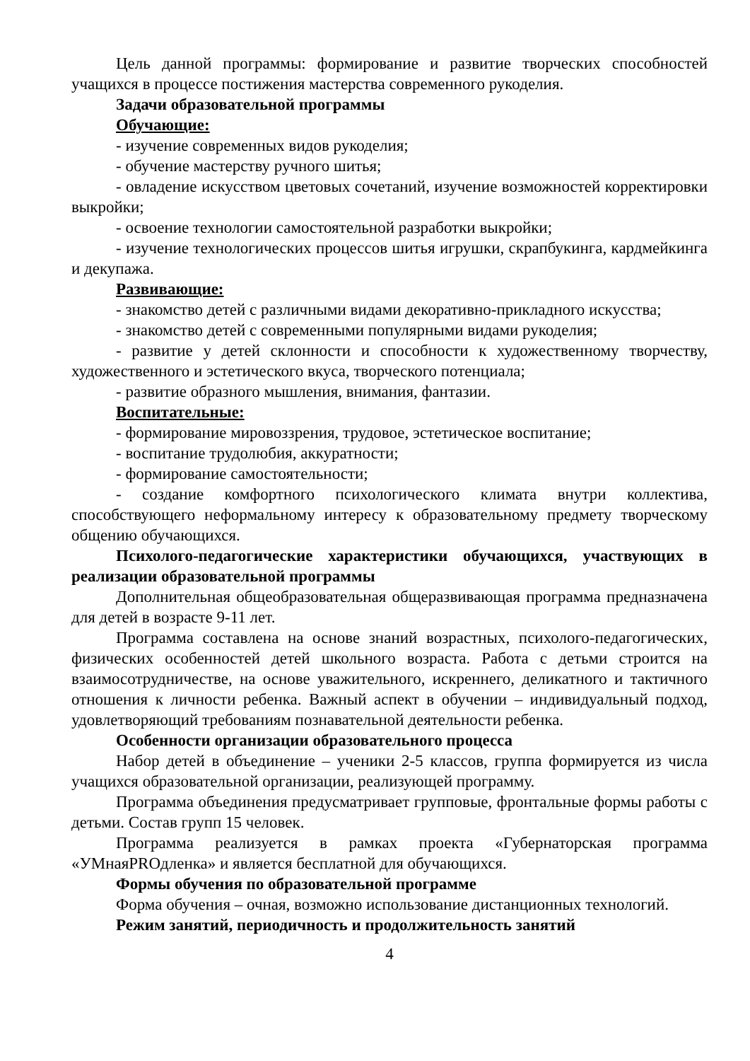Цель данной программы: формирование и развитие творческих способностей учащихся в процессе постижения мастерства современного рукоделия.
Задачи образовательной программы
Обучающие:
- изучение современных видов рукоделия;
- обучение мастерству ручного шитья;
- овладение искусством цветовых сочетаний, изучение возможностей корректировки выкройки;
- освоение технологии самостоятельной разработки выкройки;
- изучение технологических процессов шитья игрушки, скрапбукинга, кардмейкинга и декупажа.
Развивающие:
- знакомство детей с различными видами декоративно-прикладного искусства;
- знакомство детей с современными популярными видами рукоделия;
- развитие у детей склонности и способности к художественному творчеству, художественного и эстетического вкуса, творческого потенциала;
- развитие образного мышления, внимания, фантазии.
Воспитательные:
- формирование мировоззрения, трудовое, эстетическое воспитание;
- воспитание трудолюбия, аккуратности;
- формирование самостоятельности;
- создание комфортного психологического климата внутри коллектива, способствующего неформальному интересу к образовательному предмету творческому общению обучающихся.
Психолого-педагогические характеристики обучающихся, участвующих в реализации образовательной программы
Дополнительная общеобразовательная общеразвивающая программа предназначена для детей в возрасте 9-11 лет.
Программа составлена на основе знаний возрастных, психолого-педагогических, физических особенностей детей школьного возраста. Работа с детьми строится на взаимосотрудничестве, на основе уважительного, искреннего, деликатного и тактичного отношения к личности ребенка. Важный аспект в обучении – индивидуальный подход, удовлетворяющий требованиям познавательной деятельности ребенка.
Особенности организации образовательного процесса
Набор детей в объединение – ученики 2-5 классов, группа формируется из числа учащихся образовательной организации, реализующей программу.
Программа объединения предусматривает групповые, фронтальные формы работы с детьми. Состав групп 15 человек.
Программа реализуется в рамках проекта «Губернаторская программа «УМнаяPROдленка» и является бесплатной для обучающихся.
Формы обучения по образовательной программе
Форма обучения – очная, возможно использование дистанционных технологий.
Режим занятий, периодичность и продолжительность занятий
4